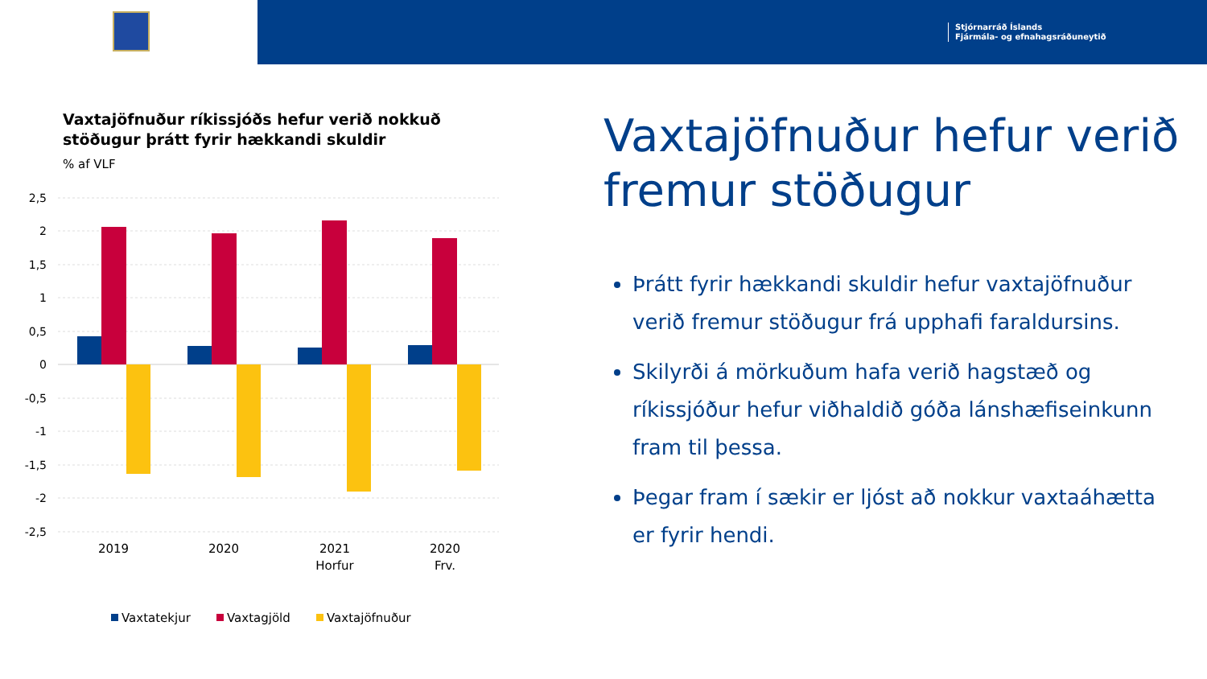Stjórnarráð Íslands
Fjármála- og efnahagsráðuneytið
Vaxtajöfnuður ríkissjóðs hefur verið nokkuð stöðugur þrátt fyrir hækkandi skuldir
% af VLF
2,5
2
1,5
1
0,5
0
-0,5
-1
-1,5
-2
-2,5
2019
2020
2021
Horfur
2020
Frv.
Vaxtatekjur
Vaxtagjöld
Vaxtajöfnuður
Vaxtajöfnuður hefur verið fremur stöðugur
Þrátt fyrir hækkandi skuldir hefur vaxtajöfnuður verið fremur stöðugur frá upphafi faraldursins.
Skilyrði á mörkuðum hafa verið hagstæð og ríkissjóður hefur viðhaldið góða lánshæfiseinkunn fram til þessa.
Þegar fram í sækir er ljóst að nokkur vaxtaáhætta er fyrir hendi.